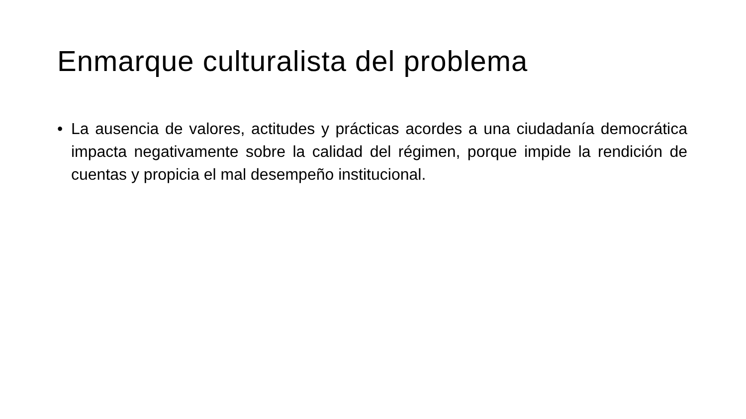Enmarque culturalista del problema
• La ausencia de valores, actitudes y prácticas acordes a una ciudadanía democrática impacta negativamente sobre la calidad del régimen, porque impide la rendición de cuentas y propicia el mal desempeño institucional.